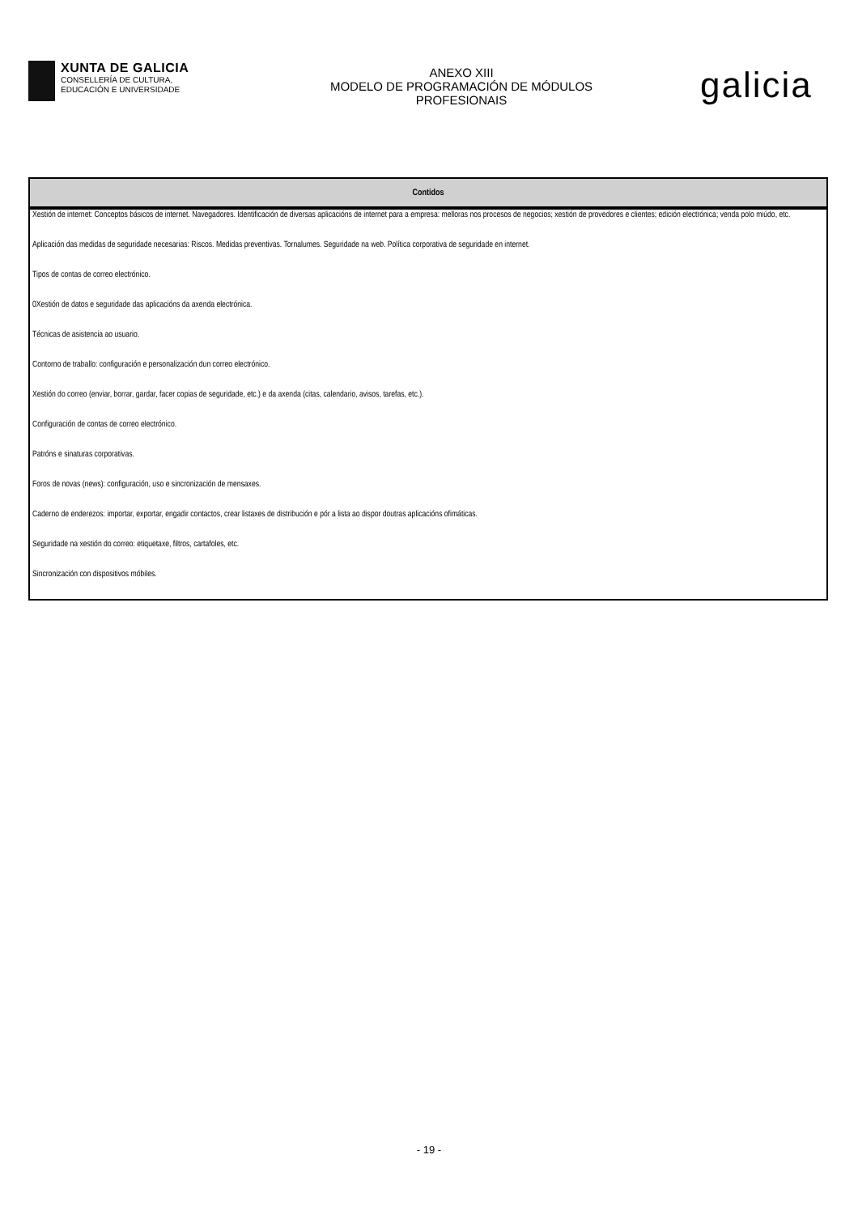XUNTA DE GALICIA
CONSELLERÍA DE CULTURA,
EDUCACIÓN E UNIVERSIDADE
ANEXO XIII
MODELO DE PROGRAMACIÓN DE MÓDULOS
PROFESIONAIS
galicia
| Contidos |
| --- |
| Xestión de internet: Conceptos básicos de internet. Navegadores. Identificación de diversas aplicacións de internet para a empresa: melloras nos procesos de negocios; xestión de provedores e clientes; edición electrónica; venda polo miúdo, etc. |
| Aplicación das medidas de seguridade necesarias: Riscos. Medidas preventivas. Tornalumes. Seguridade na web. Política corporativa de seguridade en internet. |
| Tipos de contas de correo electrónico. |
| 0Xestión de datos e seguridade das aplicacións da axenda electrónica. |
| Técnicas de asistencia ao usuario. |
| Contorno de traballo: configuración e personalización dun correo electrónico. |
| Xestión do correo (enviar, borrar, gardar, facer copias de seguridade, etc.) e da axenda (citas, calendario, avisos, tarefas, etc.). |
| Configuración de contas de correo electrónico. |
| Patróns e sinaturas corporativas. |
| Foros de novas (news): configuración, uso e sincronización de mensaxes. |
| Caderno de enderezos: importar, exportar, engadir contactos, crear listaxes de distribución e pór a lista ao dispor doutras aplicacións ofimáticas. |
| Seguridade na xestión do correo: etiquetaxe, filtros, cartafoles, etc. |
| Sincronización con dispositivos móbiles. |
- 19 -